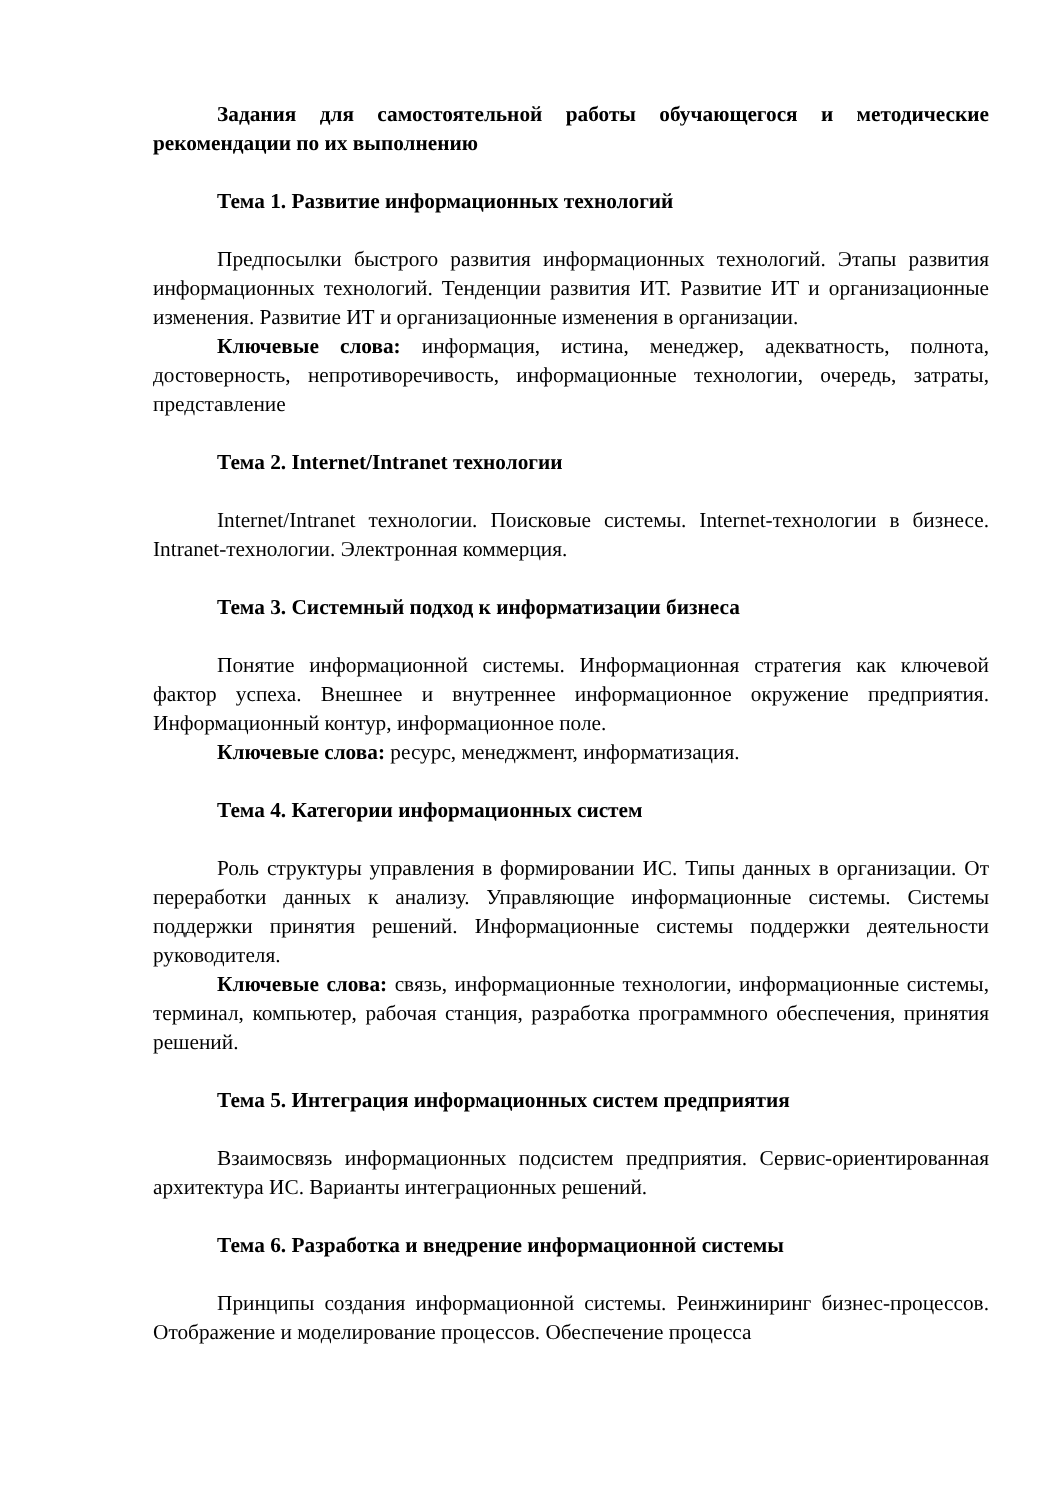Задания для самостоятельной работы обучающегося и методические рекомендации по их выполнению
Тема 1. Развитие информационных технологий
Предпосылки быстрого развития информационных технологий. Этапы развития информационных технологий. Тенденции развития ИТ. Развитие ИТ и организационные изменения. Развитие ИТ и организационные изменения в организации.
Ключевые слова: информация, истина, менеджер, адекватность, полнота, достоверность, непротиворечивость, информационные технологии, очередь, затраты, представление
Тема 2. Internet/Intranet технологии
Internet/Intranet технологии. Поисковые системы. Internet-технологии в бизнесе. Intranet-технологии. Электронная коммерция.
Тема 3. Системный подход к информатизации бизнеса
Понятие информационной системы. Информационная стратегия как ключевой фактор успеха. Внешнее и внутреннее информационное окружение предприятия. Информационный контур, информационное поле.
Ключевые слова: ресурс, менеджмент, информатизация.
Тема 4. Категории информационных систем
Роль структуры управления в формировании ИС. Типы данных в организации. От переработки данных к анализу. Управляющие информационные системы. Системы поддержки принятия решений. Информационные системы поддержки деятельности руководителя.
Ключевые слова: связь, информационные технологии, информационные системы, терминал, компьютер, рабочая станция, разработка программного обеспечения, принятия решений.
Тема 5. Интеграция информационных систем предприятия
Взаимосвязь информационных подсистем предприятия. Сервис-ориентированная архитектура ИС. Варианты интеграционных решений.
Тема 6. Разработка и внедрение информационной системы
Принципы создания информационной системы. Реинжиниринг бизнес-процессов. Отображение и моделирование процессов. Обеспечение процесса